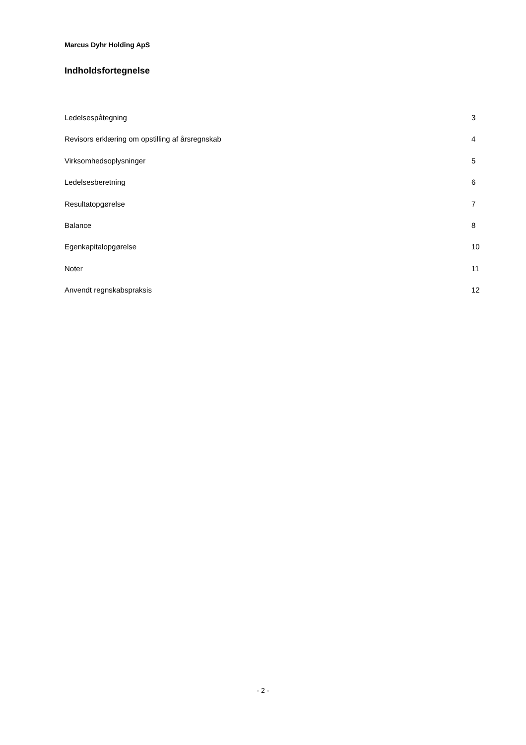Marcus Dyhr Holding ApS
Indholdsfortegnelse
| Ledelsespåtegning | 3 |
| Revisors erklæring om opstilling af årsregnskab | 4 |
| Virksomhedsoplysninger | 5 |
| Ledelsesberetning | 6 |
| Resultatopgørelse | 7 |
| Balance | 8 |
| Egenkapitalopgørelse | 10 |
| Noter | 11 |
| Anvendt regnskabspraksis | 12 |
- 2 -